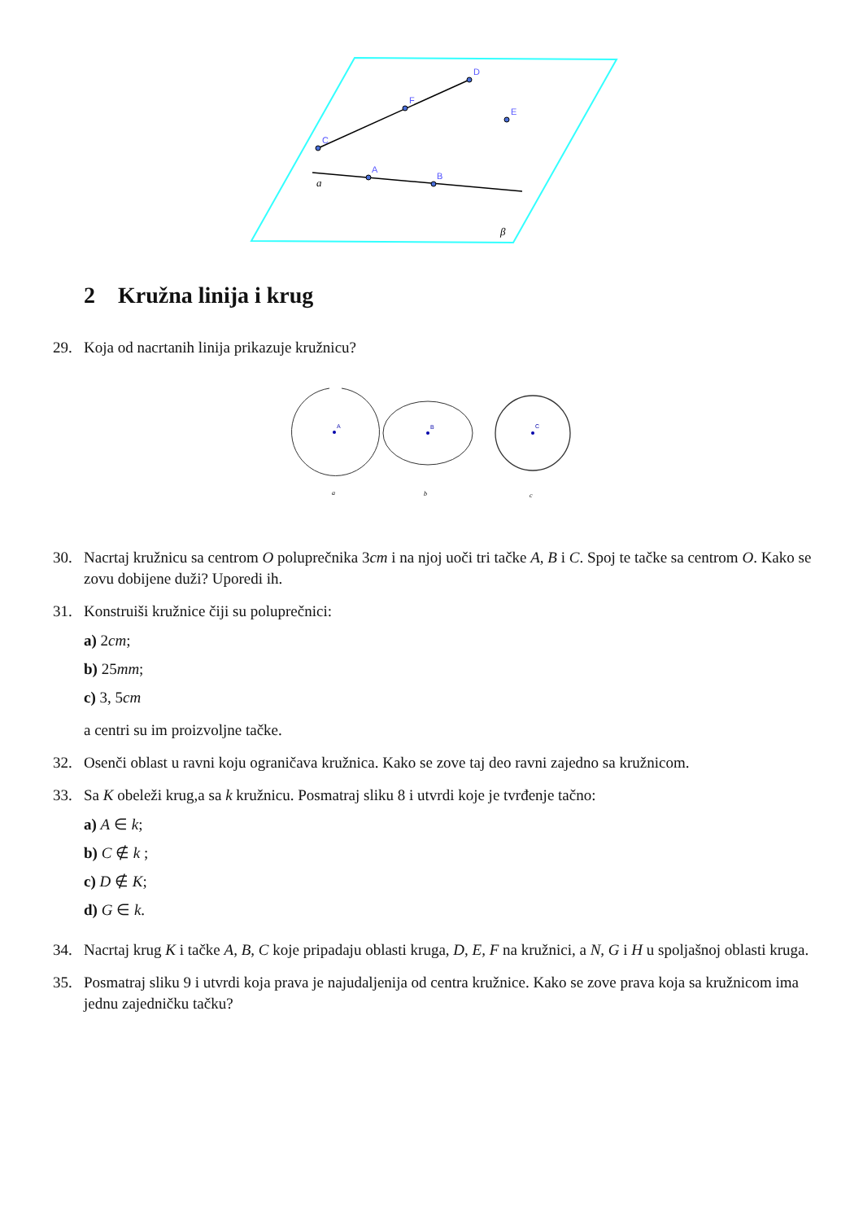C
F
D
E
A
B
a
β
A
B
C
a
b
c
2 Kružna linija i krug
29. Koja od nacrtanih linija prikazuje kružnicu?
30. Nacrtaj kružnicu sa centrom O poluprečnika 3cm i na njoj uoči tri tačke A, B i C. Spoj te tačke sa centrom O. Kako se zovu dobijene duži? Uporedi ih.
31. Konstruiši kružnice čiji su poluprečnici:
a) 2cm;
b) 25mm;
c) 3, 5cm
a centri su im proizvoljne tačke.
32. Osenči oblast u ravni koju ograničava kružnica. Kako se zove taj deo ravni zajedno sa kružnicom.
33. Sa K obeleži krug,a sa k kružnicu. Posmatraj sliku 8 i utvrdi koje je tvrđenje tačno:
a) A ∈ k;
b) C ∉ k ;
c) D ∉ K;
d) G ∈ k.
34. Nacrtaj krug K i tačke A, B, C koje pripadaju oblasti kruga, D, E, F na kružnici, a N, G i H u spoljašnoj oblasti kruga.
35. Posmatraj sliku 9 i utvrdi koja prava je najudaljenija od centra kružnice. Kako se zove prava koja sa kružnicom ima jednu zajedničku tačku?